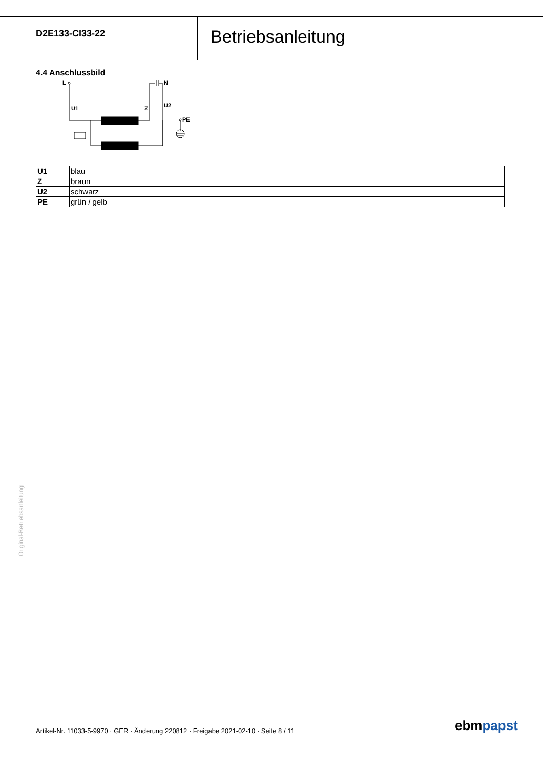D2E133-CI33-22
Betriebsanleitung
4.4 Anschlussbild
L
N
U1
Z
U2
PE
| U1 | blau |
| Z | braun |
| U2 | schwarz |
| PE | grün / gelb |
Original-Betriebsanleitung
Artikel-Nr. 11033-5-9970 · GER · Änderung 220812 · Freigabe 2021-02-10 · Seite 8 / 11
ebmpapst